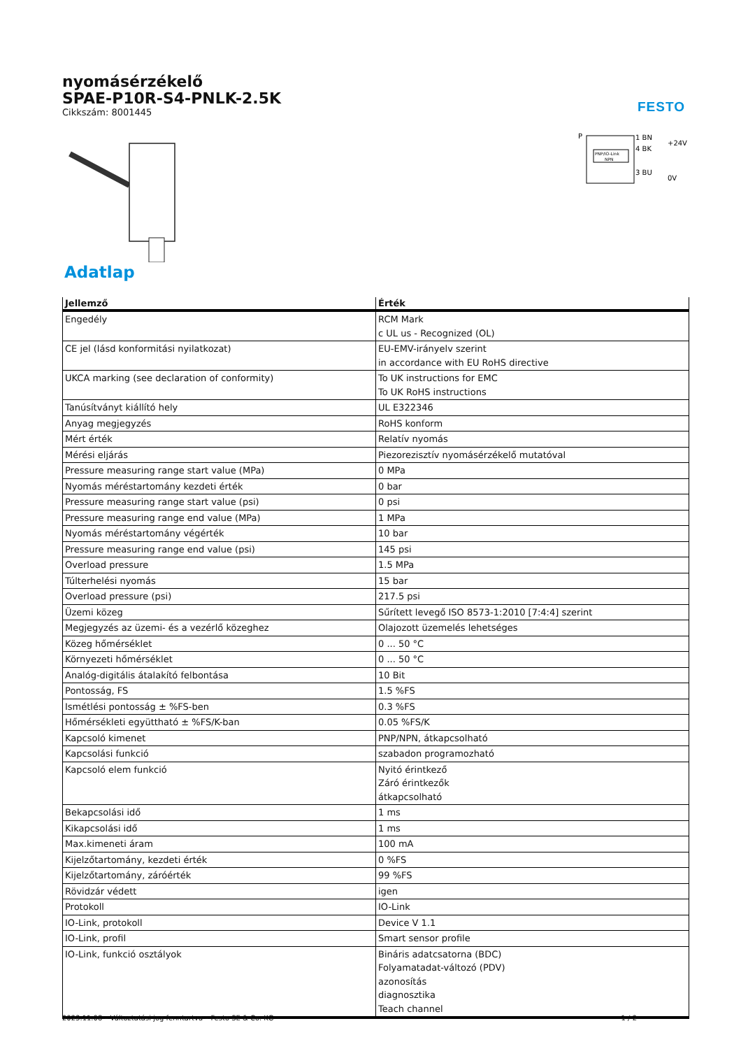nyomásérzékelő
SPAE-P10R-S4-PNLK-2.5K
Cikkszám: 8001445
FESTO
P
PNP/IO-Link
NPN
1 BN
4 BK
3 BU
+24V
0V
Adatlap
| Jellemző | Érték |
| --- | --- |
| Engedély | RCM Mark c UL us - Recognized (OL) |
| CE jel (lásd konformitási nyilatkozat) | EU-EMV-irányelv szerint in accordance with EU RoHS directive |
| UKCA marking (see declaration of conformity) | To UK instructions for EMC To UK RoHS instructions |
| Tanúsítványt kiállító hely | UL E322346 |
| Anyag megjegyzés | RoHS konform |
| Mért érték | Relatív nyomás |
| Mérési eljárás | Piezorezisztív nyomásérzékelő mutatóval |
| Pressure measuring range start value (MPa) | 0 MPa |
| Nyomás méréstartomány kezdeti érték | 0 bar |
| Pressure measuring range start value (psi) | 0 psi |
| Pressure measuring range end value (MPa) | 1 MPa |
| Nyomás méréstartomány végérték | 10 bar |
| Pressure measuring range end value (psi) | 145 psi |
| Overload pressure | 1.5 MPa |
| Túlterhelési nyomás | 15 bar |
| Overload pressure (psi) | 217.5 psi |
| Üzemi közeg | Sűrített levegő ISO 8573-1:2010 [7:4:4] szerint |
| Megjegyzés az üzemi- és a vezérlő közeghez | Olajozott üzemelés lehetséges |
| Közeg hőmérséklet | 0 ... 50 °C |
| Környezeti hőmérséklet | 0 ... 50 °C |
| Analóg-digitális átalakító felbontása | 10 Bit |
| Pontosság, FS | 1.5 %FS |
| Ismétlési pontosság ± %FS-ben | 0.3 %FS |
| Hőmérsékleti együttható ± %FS/K-ban | 0.05 %FS/K |
| Kapcsoló kimenet | PNP/NPN, átkapcsolható |
| Kapcsolási funkció | szabadon programozható |
| Kapcsoló elem funkció | Nyitó érintkező Záró érintkezők átkapcsolható |
| Bekapcsolási idő | 1 ms |
| Kikapcsolási idő | 1 ms |
| Max.kimeneti áram | 100 mA |
| Kijelzőtartomány, kezdeti érték | 0 %FS |
| Kijelzőtartomány, záróérték | 99 %FS |
| Rövidzár védett | igen |
| Protokoll | IO-Link |
| IO-Link, protokoll | Device V 1.1 |
| IO-Link, profil | Smart sensor profile |
| IO-Link, funkció osztályok | Bináris adatcsatorna (BDC) Folyamatadat-változó (PDV) azonosítás diagnosztika Teach channel |
2023.11.08 – Változtatási jog fenntartva – Festo SE & Co. KG 1 / 2